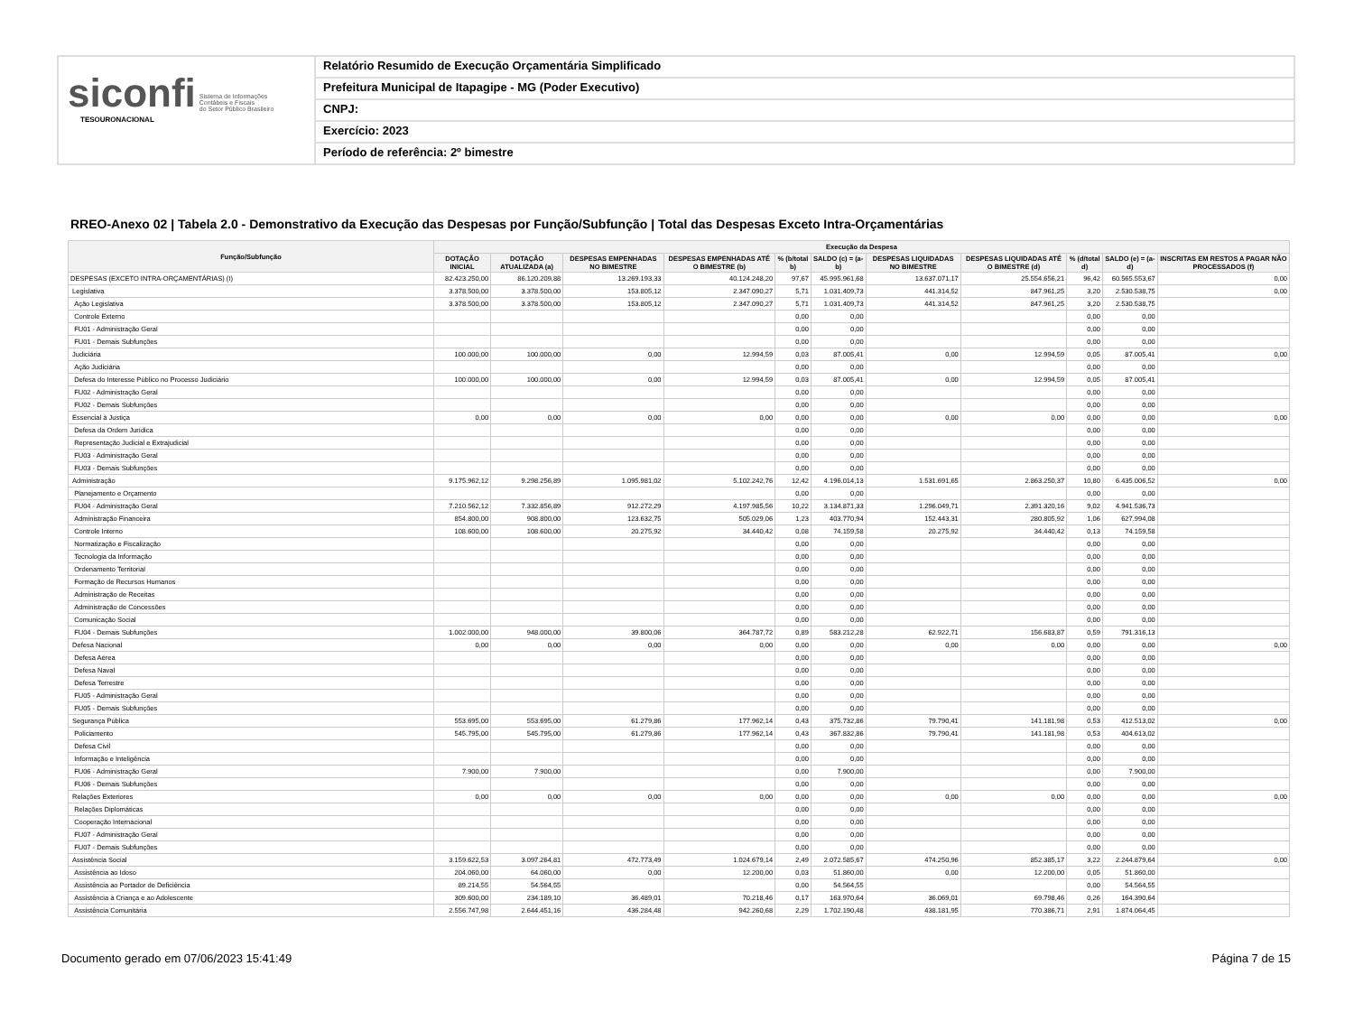siconfi Sistema de Informações
Contábeis e Fiscais
do Setor Público Brasileiro
TESOURONACIONAL
Relatório Resumido de Execução Orçamentária Simplificado
Prefeitura Municipal de Itapagipe - MG (Poder Executivo)
CNPJ:
Exercício: 2023
Período de referência: 2º bimestre
RREO-Anexo 02 | Tabela 2.0 - Demonstrativo da Execução das Despesas por Função/Subfunção | Total das Despesas Exceto Intra-Orçamentárias
| Função/Subfunção | Execução da Despesa | | | | | | | | | | |
| --- | --- | --- | --- | --- | --- | --- | --- | --- | --- | --- | --- |
| | DOTAÇÃO INICIAL | DOTAÇÃO ATUALIZADA (a) | DESPESAS EMPENHADAS NO BIMESTRE | DESPESAS EMPENHADAS ATÉ O BIMESTRE (b) | % (b/total b) | SALDO (c) = (a-b) | DESPESAS LIQUIDADAS NO BIMESTRE | DESPESAS LIQUIDADAS ATÉ O BIMESTRE (d) | % (d/total d) | SALDO (e) = (a-d) | INSCRITAS EM RESTOS A PAGAR NÃO PROCESSADOS (f) |
| DESPESAS (EXCETO INTRA-ORÇAMENTÁRIAS) (I) | 82.423.250,00 | 86.120.209,88 | 13.269.193,33 | 40.124.248,20 | 97,67 | 45.995.961,68 | 13.637.071,17 | 25.554.656,21 | 96,42 | 60.565.553,67 | 0,00 |
| Legislativa | 3.378.500,00 | 3.378.500,00 | 153.805,12 | 2.347.090,27 | 5,71 | 1.031.409,73 | 441.314,52 | 847.961,25 | 3,20 | 2.530.538,75 | 0,00 |
| Ação Legislativa | 3.378.500,00 | 3.378.500,00 | 153.805,12 | 2.347.090,27 | 5,71 | 1.031.409,73 | 441.314,52 | 847.961,25 | 3,20 | 2.530.538,75 | |
| Controle Externo | | | | | 0,00 | 0,00 | | | 0,00 | 0,00 | |
| FU01 - Administração Geral | | | | | 0,00 | 0,00 | | | 0,00 | 0,00 | |
| FU01 - Demais Subfunções | | | | | 0,00 | 0,00 | | | 0,00 | 0,00 | |
| Judiciária | 100.000,00 | 100.000,00 | 0,00 | 12.994,59 | 0,03 | 87.005,41 | 0,00 | 12.994,59 | 0,05 | 87.005,41 | 0,00 |
| Ação Judiciária | | | | | 0,00 | 0,00 | | | 0,00 | 0,00 | |
| Defesa do Interesse Público no Processo Judiciário | 100.000,00 | 100.000,00 | 0,00 | 12.994,59 | 0,03 | 87.005,41 | 0,00 | 12.994,59 | 0,05 | 87.005,41 | |
| FU02 - Administração Geral | | | | | 0,00 | 0,00 | | | 0,00 | 0,00 | |
| FU02 - Demais Subfunções | | | | | 0,00 | 0,00 | | | 0,00 | 0,00 | |
| Essencial à Justiça | 0,00 | 0,00 | 0,00 | 0,00 | 0,00 | 0,00 | 0,00 | 0,00 | 0,00 | 0,00 | 0,00 |
| Defesa da Ordem Jurídica | | | | | 0,00 | 0,00 | | | 0,00 | 0,00 | |
| Representação Judicial e Extrajudicial | | | | | 0,00 | 0,00 | | | 0,00 | 0,00 | |
| FU03 - Administração Geral | | | | | 0,00 | 0,00 | | | 0,00 | 0,00 | |
| FU03 - Demais Subfunções | | | | | 0,00 | 0,00 | | | 0,00 | 0,00 | |
| Administração | 9.175.962,12 | 9.298.256,89 | 1.095.981,02 | 5.102.242,76 | 12,42 | 4.196.014,13 | 1.531.691,65 | 2.863.250,37 | 10,80 | 6.435.006,52 | 0,00 |
| Planejamento e Orçamento | | | | | 0,00 | 0,00 | | | 0,00 | 0,00 | |
| FU04 - Administração Geral | 7.210.562,12 | 7.332.856,89 | 912.272,29 | 4.197.985,56 | 10,22 | 3.134.871,33 | 1.296.049,71 | 2.391.320,16 | 9,02 | 4.941.536,73 | |
| Administração Financeira | 854.800,00 | 908.800,00 | 123.632,75 | 505.029,06 | 1,23 | 403.770,94 | 152.443,31 | 280.805,92 | 1,06 | 627.994,08 | |
| Controle Interno | 108.600,00 | 108.600,00 | 20.275,92 | 34.440,42 | 0,08 | 74.159,58 | 20.275,92 | 34.440,42 | 0,13 | 74.159,58 | |
| Normatização e Fiscalização | | | | | 0,00 | 0,00 | | | 0,00 | 0,00 | |
| Tecnologia da Informação | | | | | 0,00 | 0,00 | | | 0,00 | 0,00 | |
| Ordenamento Territorial | | | | | 0,00 | 0,00 | | | 0,00 | 0,00 | |
| Formação de Recursos Humanos | | | | | 0,00 | 0,00 | | | 0,00 | 0,00 | |
| Administração de Receitas | | | | | 0,00 | 0,00 | | | 0,00 | 0,00 | |
| Administração de Concessões | | | | | 0,00 | 0,00 | | | 0,00 | 0,00 | |
| Comunicação Social | | | | | 0,00 | 0,00 | | | 0,00 | 0,00 | |
| FU04 - Demais Subfunções | 1.002.000,00 | 948.000,00 | 39.800,06 | 364.787,72 | 0,89 | 583.212,28 | 62.922,71 | 156.683,87 | 0,59 | 791.316,13 | |
| Defesa Nacional | 0,00 | 0,00 | 0,00 | 0,00 | 0,00 | 0,00 | 0,00 | 0,00 | 0,00 | 0,00 | 0,00 |
| Defesa Aérea | | | | | 0,00 | 0,00 | | | 0,00 | 0,00 | |
| Defesa Naval | | | | | 0,00 | 0,00 | | | 0,00 | 0,00 | |
| Defesa Terrestre | | | | | 0,00 | 0,00 | | | 0,00 | 0,00 | |
| FU05 - Administração Geral | | | | | 0,00 | 0,00 | | | 0,00 | 0,00 | |
| FU05 - Demais Subfunções | | | | | 0,00 | 0,00 | | | 0,00 | 0,00 | |
| Segurança Pública | 553.695,00 | 553.695,00 | 61.279,86 | 177.962,14 | 0,43 | 375.732,86 | 79.790,41 | 141.181,98 | 0,53 | 412.513,02 | 0,00 |
| Policiamento | 545.795,00 | 545.795,00 | 61.279,86 | 177.962,14 | 0,43 | 367.832,86 | 79.790,41 | 141.181,98 | 0,53 | 404.613,02 | |
| Defesa Civil | | | | | 0,00 | 0,00 | | | 0,00 | 0,00 | |
| Informação e Inteligência | | | | | 0,00 | 0,00 | | | 0,00 | 0,00 | |
| FU06 - Administração Geral | 7.900,00 | 7.900,00 | | | 0,00 | 7.900,00 | | | 0,00 | 7.900,00 | |
| FU06 - Demais Subfunções | | | | | 0,00 | 0,00 | | | 0,00 | 0,00 | |
| Relações Exteriores | 0,00 | 0,00 | 0,00 | 0,00 | 0,00 | 0,00 | 0,00 | 0,00 | 0,00 | 0,00 | 0,00 |
| Relações Diplomáticas | | | | | 0,00 | 0,00 | | | 0,00 | 0,00 | |
| Cooperação Internacional | | | | | 0,00 | 0,00 | | | 0,00 | 0,00 | |
| FU07 - Administração Geral | | | | | 0,00 | 0,00 | | | 0,00 | 0,00 | |
| FU07 - Demais Subfunções | | | | | 0,00 | 0,00 | | | 0,00 | 0,00 | |
| Assistência Social | 3.159.622,53 | 3.097.264,81 | 472.773,49 | 1.024.679,14 | 2,49 | 2.072.585,67 | 474.250,96 | 852.385,17 | 3,22 | 2.244.879,64 | 0,00 |
| Assistência ao Idoso | 204.060,00 | 64.060,00 | 0,00 | 12.200,00 | 0,03 | 51.860,00 | 0,00 | 12.200,00 | 0,05 | 51.860,00 | |
| Assistência ao Portador de Deficiência | 89.214,55 | 54.564,55 | | | 0,00 | 54.564,55 | | | 0,00 | 54.564,55 | |
| Assistência à Criança e ao Adolescente | 309.600,00 | 234.189,10 | 36.489,01 | 70.218,46 | 0,17 | 163.970,64 | 36.069,01 | 69.798,46 | 0,26 | 164.390,64 | |
| Assistência Comunitária | 2.556.747,98 | 2.644.451,16 | 436.284,48 | 942.260,68 | 2,29 | 1.702.190,48 | 438.181,95 | 770.386,71 | 2,91 | 1.874.064,45 | |
Documento gerado em 07/06/2023 15:41:49 Página 7 de 15